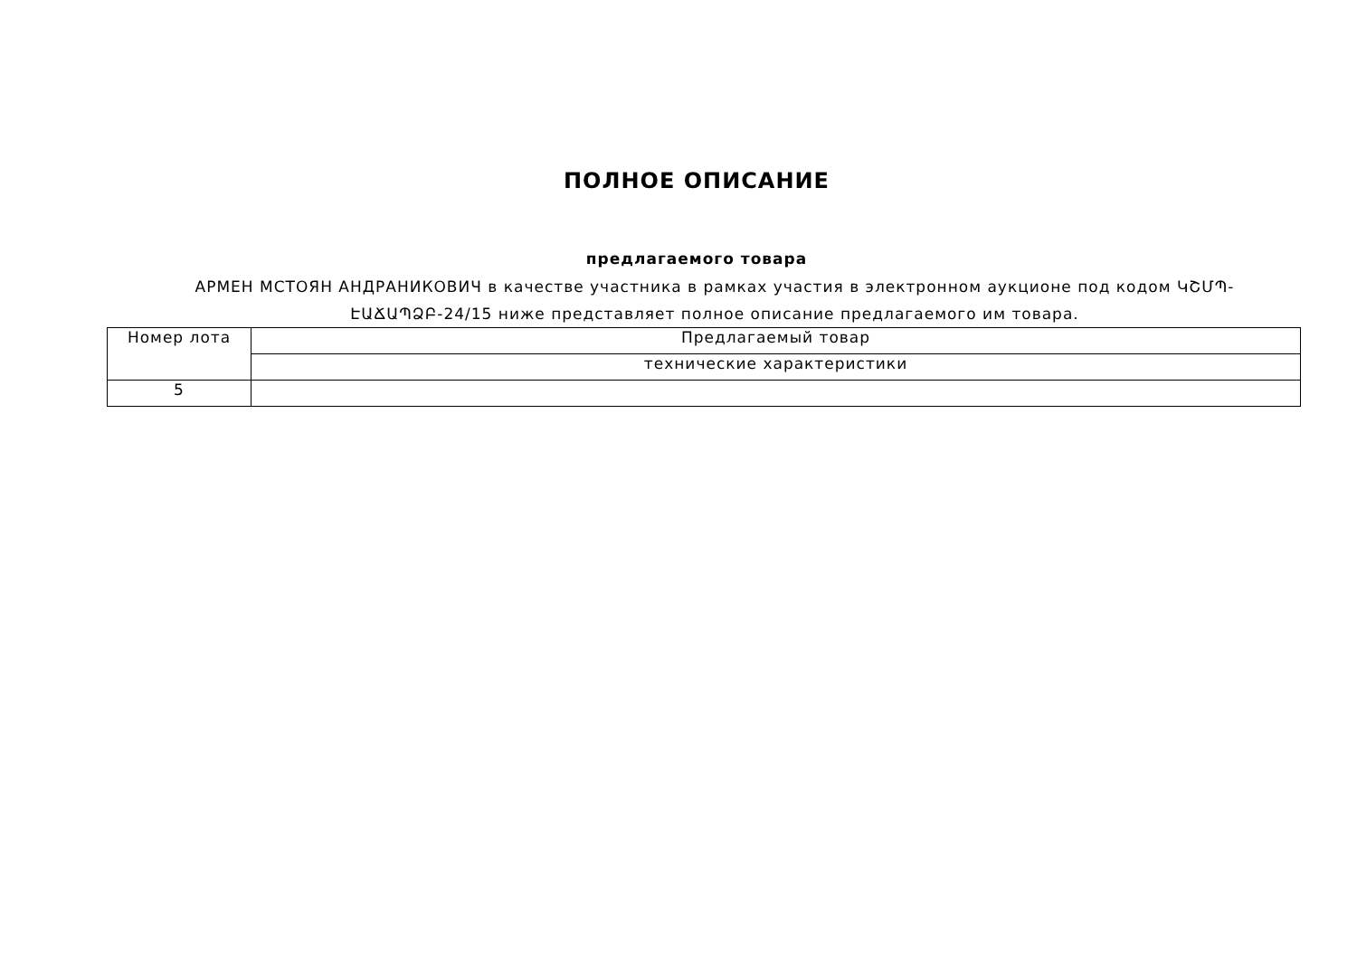ПОЛНОЕ ОПИСАНИЕ
предлагаемого товара
АРМЕН МСТОЯН АНДРАНИКОВИЧ в качестве участника в рамках участия в электронном аукционе под кодом ԿՇՄՊ-ԷԱՃԱՊՁԲ-24/15 ниже представляет полное описание предлагаемого им товара.
| Номер лота | Предлагаемый товар |
| | технические характеристики |
| 5 | |